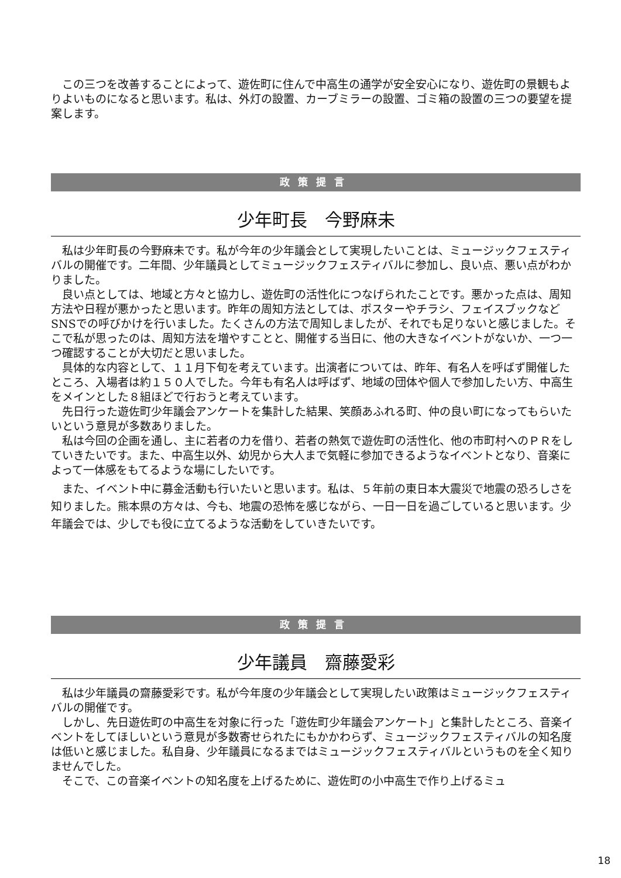この三つを改善することによって、遊佐町に住んで中高生の通学が安全安心になり、遊佐町の景観もよりよいものになると思います。私は、外灯の設置、カーブミラーの設置、ゴミ箱の設置の三つの要望を提案します。
政策提言
少年町長　今野麻未
私は少年町長の今野麻未です。私が今年の少年議会として実現したいことは、ミュージックフェスティバルの開催です。二年間、少年議員としてミュージックフェスティバルに参加し、良い点、悪い点がわかりました。
良い点としては、地域と方々と協力し、遊佐町の活性化につなげられたことです。悪かった点は、周知方法や日程が悪かったと思います。昨年の周知方法としては、ポスターやチラシ、フェイスブックなどSNSでの呼びかけを行いました。たくさんの方法で周知しましたが、それでも足りないと感じました。そこで私が思ったのは、周知方法を増やすことと、開催する当日に、他の大きなイベントがないか、一つ一つ確認することが大切だと思いました。
具体的な内容として、１１月下旬を考えています。出演者については、昨年、有名人を呼ばず開催したところ、入場者は約１５０人でした。今年も有名人は呼ばず、地域の団体や個人で参加したい方、中高生をメインとした８組ほどで行おうと考えています。
先日行った遊佐町少年議会アンケートを集計した結果、笑顔あふれる町、仲の良い町になってもらいたいという意見が多数ありました。
私は今回の企画を通し、主に若者の力を借り、若者の熱気で遊佐町の活性化、他の市町村へのＰＲをしていきたいです。また、中高生以外、幼児から大人まで気軽に参加できるようなイベントとなり、音楽によって一体感をもてるような場にしたいです。
また、イベント中に募金活動も行いたいと思います。私は、５年前の東日本大震災で地震の恐ろしさを知りました。熊本県の方々は、今も、地震の恐怖を感じながら、一日一日を過ごしていると思います。少年議会では、少しでも役に立てるような活動をしていきたいです。
政策提言
少年議員　齋藤愛彩
私は少年議員の齋藤愛彩です。私が今年度の少年議会として実現したい政策はミュージックフェスティバルの開催です。
しかし、先日遊佐町の中高生を対象に行った「遊佐町少年議会アンケート」と集計したところ、音楽イベントをしてほしいという意見が多数寄せられたにもかかわらず、ミュージックフェスティバルの知名度は低いと感じました。私自身、少年議員になるまではミュージックフェスティバルというものを全く知りませんでした。
そこで、この音楽イベントの知名度を上げるために、遊佐町の小中高生で作り上げるミュ
18